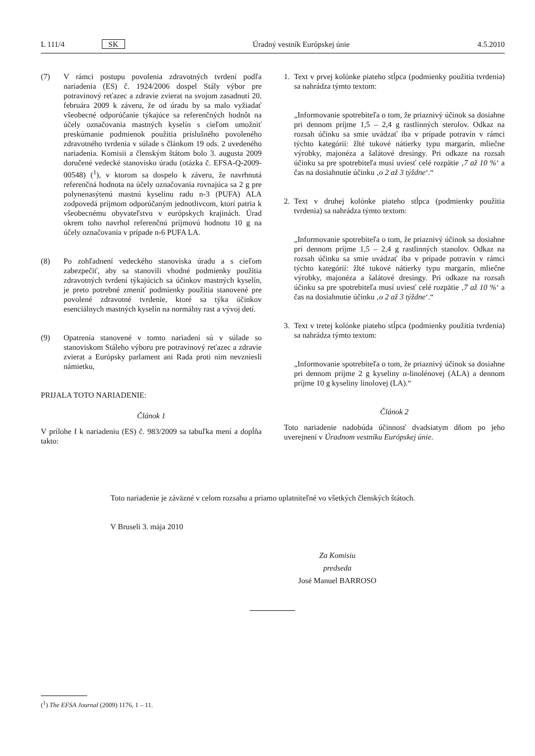L 111/4 SK Úradný vestník Európskej únie 4.5.2010
(7) V rámci postupu povolenia zdravotných tvrdení podľa nariadenia (ES) č. 1924/2006 dospel Stály výbor pre potravinový reťazec a zdravie zvierat na svojom zasadnutí 20. februára 2009 k záveru, že od úradu by sa malo vyžiadať všeobecné odporúčanie týkajúce sa referenčných hodnôt na účely označovania mastných kyselín s cieľom umožniť preskúmanie podmienok použitia príslušného povoleného zdravotného tvrdenia v súlade s článkom 19 ods. 2 uvedeného nariadenia. Komisii a členským štátom bolo 3. augusta 2009 doručené vedecké stanovisko úradu (otázka č. EFSA-Q-2009-00548) (<sup>1</sup>), v ktorom sa dospelo k záveru, že navrhnutá referenčná hodnota na účely označovania rovnajúca sa 2 g pre polynenasýtenú mastnú kyselinu radu n-3 (PUFA) ALA zodpovedá príjmom odporúčaným jednotlivcom, ktorí patria k všeobecnému obyvateľstvu v európskych krajinách. Úrad okrem toho navrhol referenčnú príjmovú hodnotu 10 g na účely označovania v prípade n-6 PUFA LA.
(8) Po zohľadnení vedeckého stanoviska úradu a s cieľom zabezpečiť, aby sa stanovili vhodné podmienky použitia zdravotných tvrdení týkajúcich sa účinkov mastných kyselín, je preto potrebné zmeniť podmienky použitia stanovené pre povolené zdravotné tvrdenie, ktoré sa týka účinkov esenciálnych mastných kyselín na normálny rast a vývoj detí.
(9) Opatrenia stanovené v tomto nariadení sú v súlade so stanoviskom Stáleho výboru pre potravinový reťazec a zdravie zvierat a Európsky parlament ani Rada proti nim nevzniesli námietku,
PRIJALA TOTO NARIADENIE:
Článok 1
V prílohe I k nariadeniu (ES) č. 983/2009 sa tabuľka mení a dopĺňa takto:
1. Text v prvej kolónke piateho stĺpca (podmienky použitia tvrdenia) sa nahrádza týmto textom:
„Informovanie spotrebiteľa o tom, že priaznivý účinok sa dosiahne pri dennom príjme 1,5 – 2,4 g rastlinných sterolov. Odkaz na rozsah účinku sa smie uvádzať iba v prípade potravín v rámci týchto kategórií: žlté tukové nátierky typu margarín, mliečne výrobky, majonéza a šalátové dresingy. Pri odkaze na rozsah účinku sa pre spotrebiteľa musí uviesť celé rozpätie ‚7 až 10 %‘ a čas na dosiahnutie účinku ‚o 2 až 3 týždne‘.“
2. Text v druhej kolónke piateho stĺpca (podmienky použitia tvrdenia) sa nahrádza týmto textom:
„Informovanie spotrebiteľa o tom, že priaznivý účinok sa dosiahne pri dennom príjme 1,5 – 2,4 g rastlinných stanolov. Odkaz na rozsah účinku sa smie uvádzať iba v prípade potravín v rámci týchto kategórií: žlté tukové nátierky typu margarín, mliečne výrobky, majonéza a šalátové dresingy. Pri odkaze na rozsah účinku sa pre spotrebiteľa musí uviesť celé rozpätie ‚7 až 10 %‘ a čas na dosiahnutie účinku ‚o 2 až 3 týždne‘.“
3. Text v tretej kolónke piateho stĺpca (podmienky použitia tvrdenia) sa nahrádza týmto textom:
„Informovanie spotrebiteľa o tom, že priaznivý účinok sa dosiahne pri dennom príjme 2 g kyseliny α-linolénovej (ALA) a dennom príjme 10 g kyseliny linolovej (LA).“
Článok 2
Toto nariadenie nadobúda účinnosť dvadsiatym dňom po jeho uverejnení v Úradnom vestníku Európskej únie.
Toto nariadenie je záväzné v celom rozsahu a priamo uplatniteľné vo všetkých členských štátoch.
V Bruseli 3. mája 2010
Za Komisiu
predseda
José Manuel BARROSO
(<sup>1</sup>) The EFSA Journal (2009) 1176, 1 – 11.